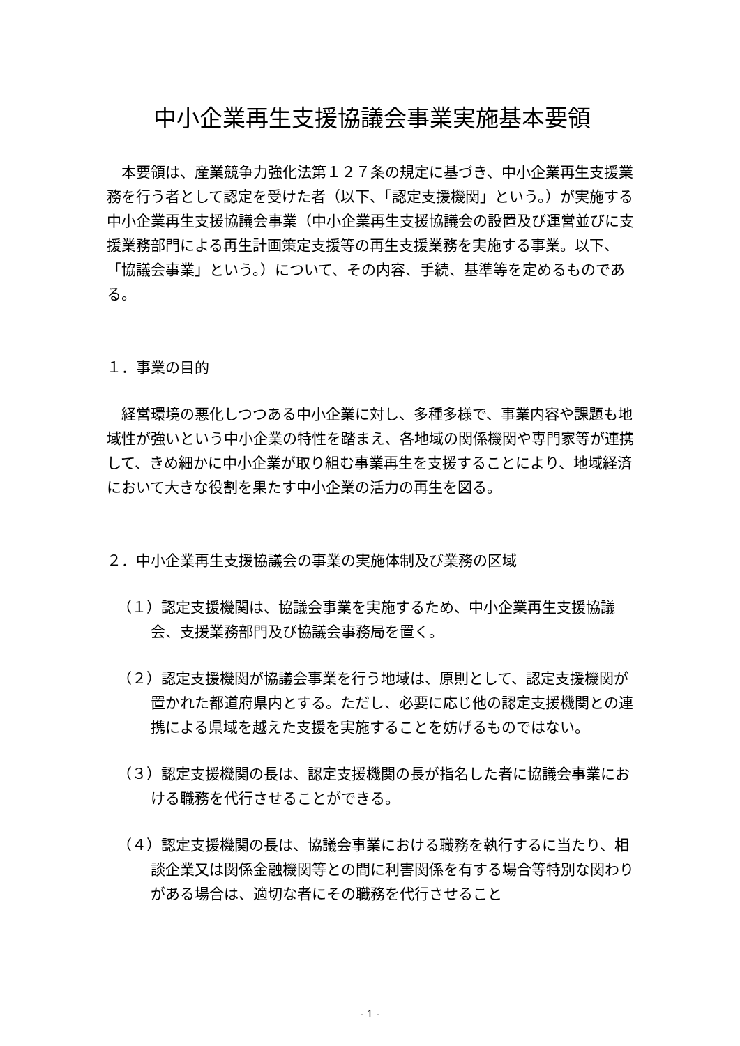中小企業再生支援協議会事業実施基本要領
本要領は、産業競争力強化法第１２７条の規定に基づき、中小企業再生支援業務を行う者として認定を受けた者（以下、「認定支援機関」という。）が実施する中小企業再生支援協議会事業（中小企業再生支援協議会の設置及び運営並びに支援業務部門による再生計画策定支援等の再生支援業務を実施する事業。以下、「協議会事業」という。）について、その内容、手続、基準等を定めるものである。
１．事業の目的
経営環境の悪化しつつある中小企業に対し、多種多様で、事業内容や課題も地域性が強いという中小企業の特性を踏まえ、各地域の関係機関や専門家等が連携して、きめ細かに中小企業が取り組む事業再生を支援することにより、地域経済において大きな役割を果たす中小企業の活力の再生を図る。
２．中小企業再生支援協議会の事業の実施体制及び業務の区域
（１）認定支援機関は、協議会事業を実施するため、中小企業再生支援協議会、支援業務部門及び協議会事務局を置く。
（２）認定支援機関が協議会事業を行う地域は、原則として、認定支援機関が置かれた都道府県内とする。ただし、必要に応じ他の認定支援機関との連携による県域を越えた支援を実施することを妨げるものではない。
（３）認定支援機関の長は、認定支援機関の長が指名した者に協議会事業における職務を代行させることができる。
（４）認定支援機関の長は、協議会事業における職務を執行するに当たり、相談企業又は関係金融機関等との間に利害関係を有する場合等特別な関わりがある場合は、適切な者にその職務を代行させること
- 1 -